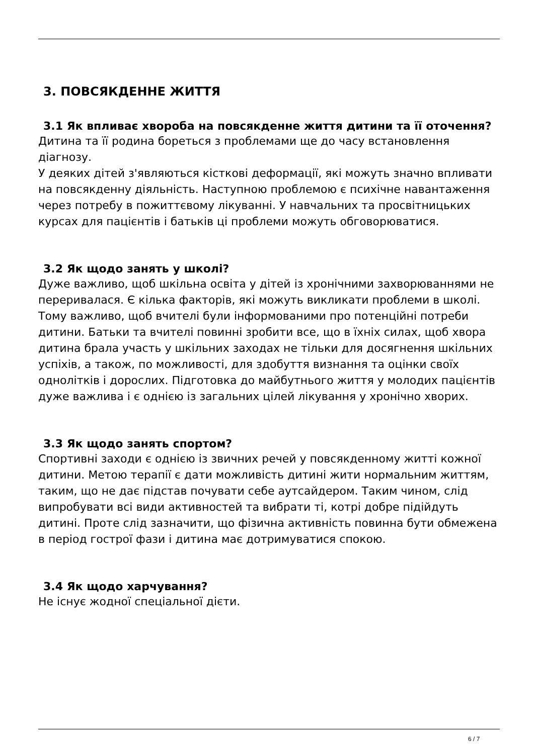3. ПОВСЯКДЕННЕ ЖИТТЯ
3.1 Як впливає хвороба на повсякденне життя дитини та її оточення?
Дитина та її родина бореться з проблемами ще до часу встановлення діагнозу.
У деяких дітей з'являються кісткові деформації, які можуть значно впливати на повсякденну діяльність. Наступною проблемою є психічне навантаження через потребу в пожиттєвому лікуванні. У навчальних та просвітницьких курсах для пацієнтів і батьків ці проблеми можуть обговорюватися.
3.2 Як щодо занять у школі?
Дуже важливо, щоб шкільна освіта у дітей із хронічними захворюваннями не переривалася. Є кілька факторів, які можуть викликати проблеми в школі. Тому важливо, щоб вчителі були інформованими про потенційні потреби дитини. Батьки та вчителі повинні зробити все, що в їхніх силах, щоб хвора дитина брала участь у шкільних заходах не тільки для досягнення шкільних успіхів, а також, по можливості, для здобуття визнання та оцінки своїх однолітків і дорослих. Підготовка до майбутнього життя у молодих пацієнтів дуже важлива і є однією із загальних цілей лікування у хронічно хворих.
3.3 Як щодо занять спортом?
Спортивні заходи є однією із звичних речей у повсякденному житті кожної дитини. Метою терапії є дати можливість дитині жити нормальним життям, таким, що не дає підстав почувати себе аутсайдером. Таким чином, слід випробувати всі види активностей та вибрати ті, котрі добре підійдуть дитині. Проте слід зазначити, що фізична активність повинна бути обмежена в період гострої фази і дитина має дотримуватися спокою.
3.4 Як щодо харчування?
Не існує жодної спеціальної дієти.
6 / 7